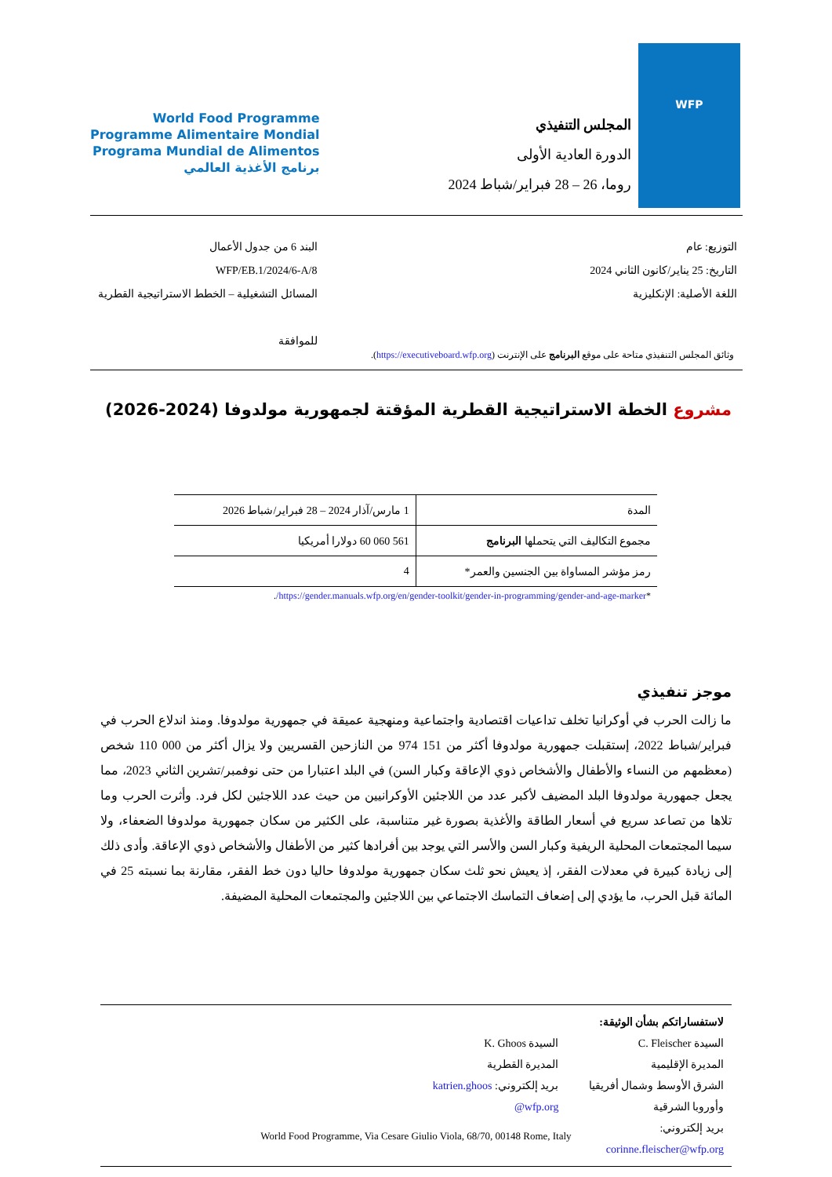WFP
المجلس التنفيذي
الدورة العادية الأولى
روما، 26 – 28 فبراير/شباط 2024
World Food Programme
Programme Alimentaire Mondial
Programa Mundial de Alimentos
برنامج الأغذية العالمي
التوزيع: عام
التاريخ: 25 يناير/كانون الثاني 2024
اللغة الأصلية: الإنكليزية
البند 6 من جدول الأعمال
WFP/EB.1/2024/6-A/8
المسائل التشغيلية – الخطط الاستراتيجية القطرية
للموافقة
وثائق المجلس التنفيذي متاحة على موقع البرنامج على الإنترنت (https://executiveboard.wfp.org).
مشروع الخطة الاستراتيجية القطرية المؤقتة لجمهورية مولدوفا (2024-2026)
| المدة | 1 مارس/آذار 2024 – 28 فبراير/شباط 2026 |
| مجموع التكاليف التي يتحملها البرنامج | 561 060 60 دولارا أمريكيا |
| رمز مؤشر المساواة بين الجنسين والعمر* | 4 |
| * https://gender.manuals.wfp.org/en/gender-toolkit/gender-in-programming/gender-and-age-marker/ . | |
موجز تنفيذي
ما زالت الحرب في أوكرانيا تخلف تداعيات اقتصادية واجتماعية ومنهجية عميقة في جمهورية مولدوفا. ومنذ اندلاع الحرب في فبراير/شباط 2022، إستقبلت جمهورية مولدوفا أكثر من 151 974 من النازحين القسريين ولا يزال أكثر من 000 110 شخص (معظمهم من النساء والأطفال والأشخاص ذوي الإعاقة وكبار السن) في البلد اعتبارا من حتى نوفمبر/تشرين الثاني 2023، مما يجعل جمهورية مولدوفا البلد المضيف لأكبر عدد من اللاجئين الأوكرانيين من حيث عدد اللاجئين لكل فرد. وأثرت الحرب وما تلاها من تصاعد سريع في أسعار الطاقة والأغذية بصورة غير متناسبة، على الكثير من سكان جمهورية مولدوفا الضعفاء، ولا سيما المجتمعات المحلية الريفية وكبار السن والأسر التي يوجد بين أفرادها كثير من الأطفال والأشخاص ذوي الإعاقة. وأدى ذلك إلى زيادة كبيرة في معدلات الفقر، إذ يعيش نحو ثلث سكان جمهورية مولدوفا حاليا دون خط الفقر، مقارنة بما نسبته 25 في المائة قبل الحرب، ما يؤدي إلى إضعاف التماسك الاجتماعي بين اللاجئين والمجتمعات المحلية المضيفة.
لاستفساراتكم بشأن الوثيقة:
السيدة C. Fleischer
المديرة الإقليمية
الشرق الأوسط وشمال أفريقيا وأوروبا الشرقية
بريد إلكتروني: corinne.fleischer@wfp.org
السيدة K. Ghoos
المديرة القطرية
بريد إلكتروني: katrien.ghoos @wfp.org
World Food Programme, Via Cesare Giulio Viola, 68/70, 00148 Rome, Italy